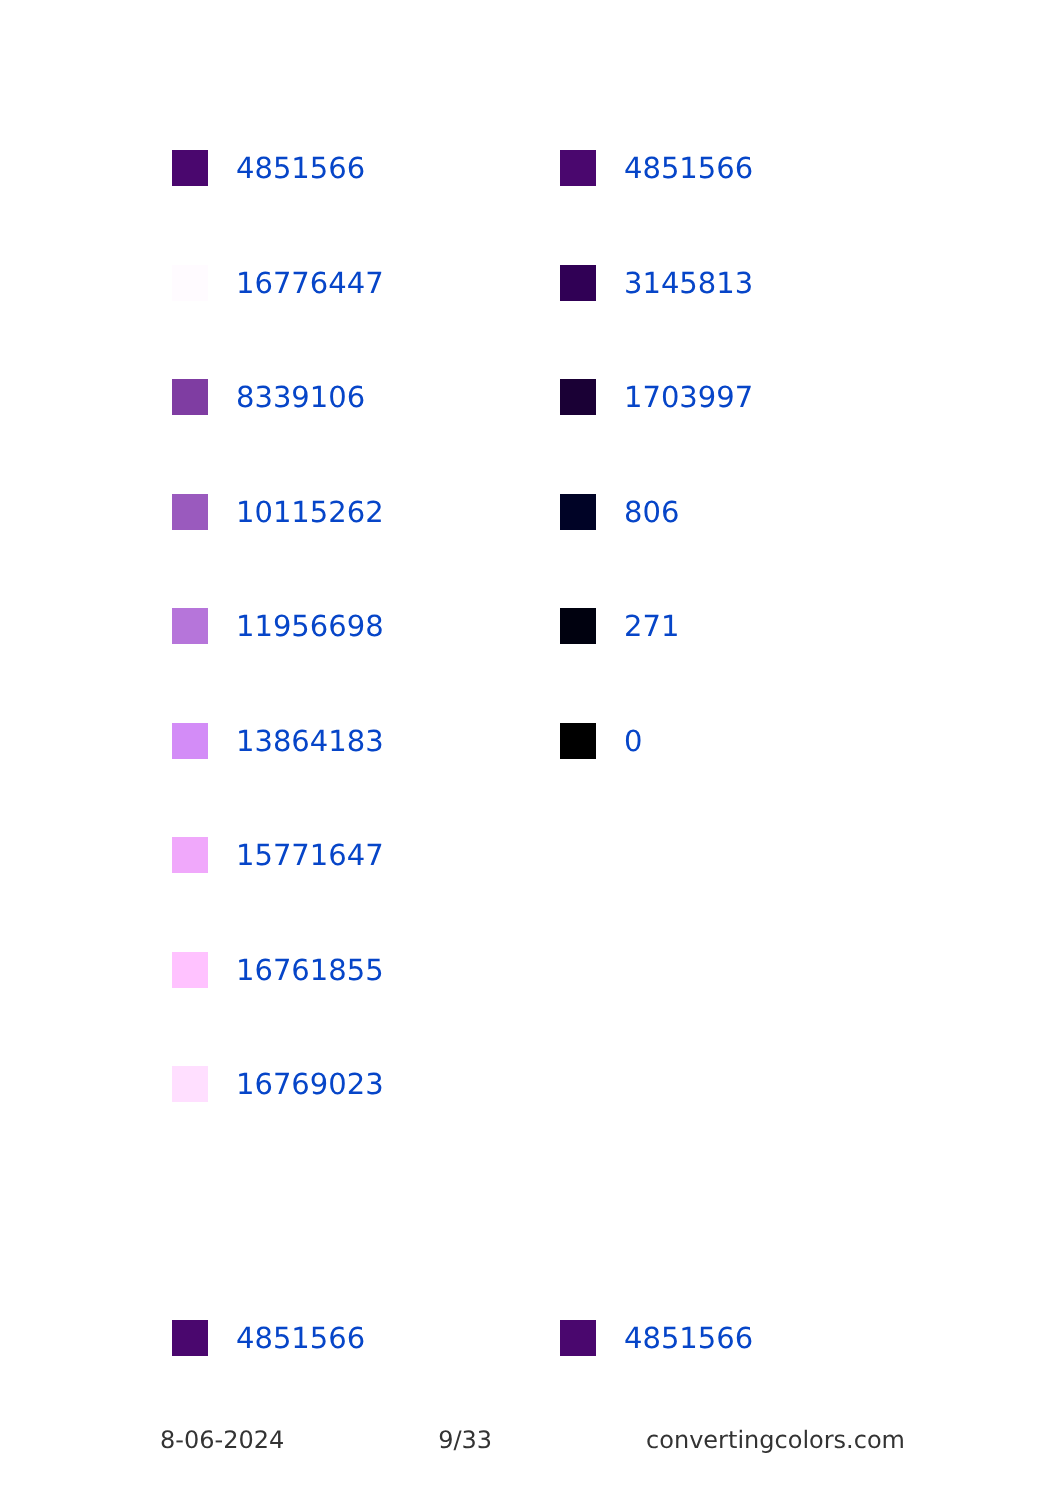4851566
16776447
8339106
10115262
11956698
13864183
15771647
16761855
16769023
4851566
3145813
1703997
806
271
0
4851566 4851566
8-06-2024 9/33 convertingcolors.com